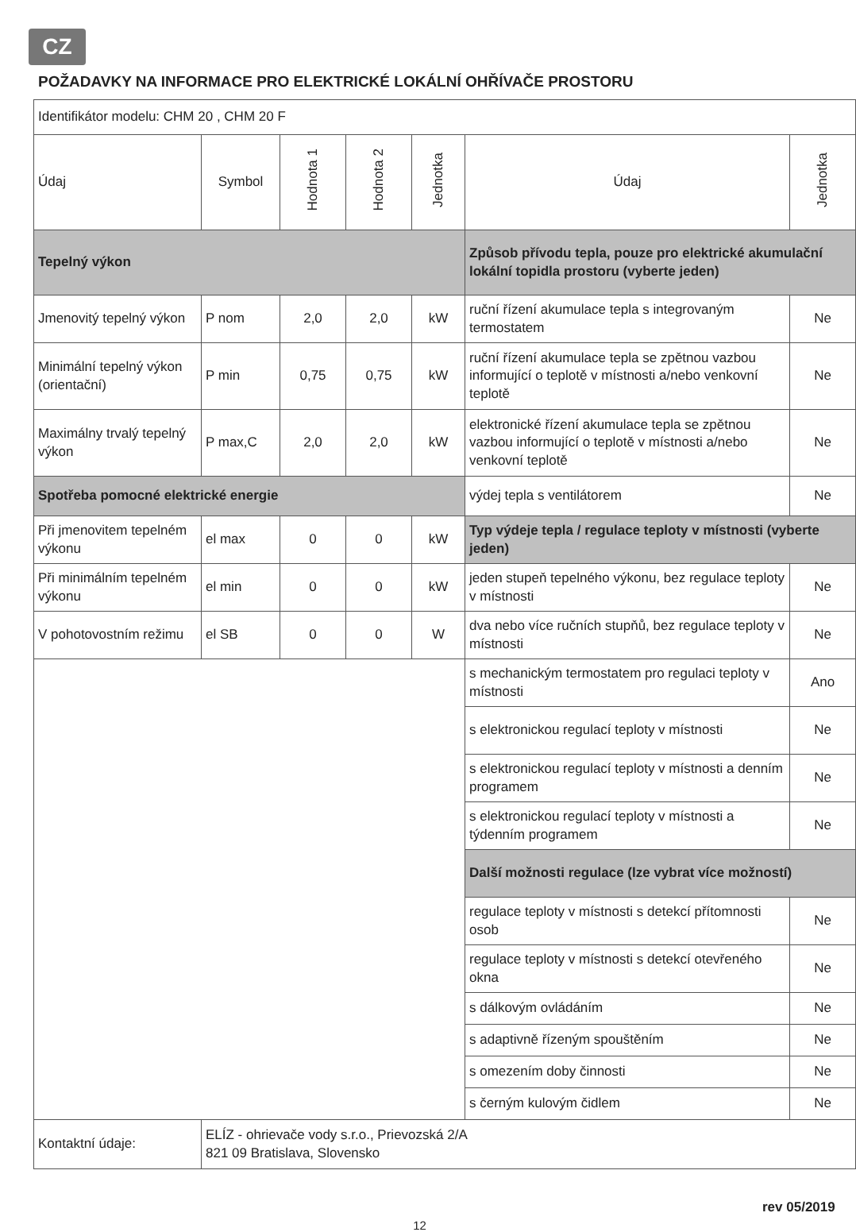CZ
POŽADAVKY NA INFORMACE PRO ELEKTRICKÉ LOKÁLNÍ OHŘÍVAČE PROSTORU
| Identifikátor modelu: CHM 20 , CHM 20 F | | | | | | |
| Údaj | Symbol | Hodnota 1 | Hodnota 2 | Jednotka | Údaj | Jednotka |
| Tepelný výkon | | | | | Způsob přívodu tepla, pouze pro elektrické akumulační lokální topidla prostoru (vyberte jeden) | |
| Jmenovitý tepelný výkon | P nom | 2,0 | 2,0 | kW | ruční řízení akumulace tepla s integrovaným termostatem | Ne |
| Minimální tepelný výkon (orientační) | P min | 0,75 | 0,75 | kW | ruční řízení akumulace tepla se zpětnou vazbou informující o teplotě v místnosti a/nebo venkovní teplotě | Ne |
| Maximálny trvalý tepelný výkon | P max,C | 2,0 | 2,0 | kW | elektronické řízení akumulace tepla se zpětnou vazbou informující o teplotě v místnosti a/nebo venkovní teplotě | Ne |
| Spotřeba pomocné elektrické energie | | | | | výdej tepla s ventilátorem | Ne |
| Při jmenovitem tepelném výkonu | el max | 0 | 0 | kW | Typ výdeje tepla / regulace teploty v místnosti (vyberte jeden) | |
| Při minimálním tepelném výkonu | el min | 0 | 0 | kW | jeden stupeň tepelného výkonu, bez regulace teploty v místnosti | Ne |
| V pohotovostním režimu | el SB | 0 | 0 | W | dva nebo více ručních stupňů, bez regulace teploty v místnosti | Ne |
| | | | | | s mechanickým termostatem pro regulaci teploty v místnosti | Ano |
| | | | | | s elektronickou regulací teploty v místnosti | Ne |
| | | | | | s elektronickou regulací teploty v místnosti a denním programem | Ne |
| | | | | | s elektronickou regulací teploty v místnosti a týdenním programem | Ne |
| | | | | | Další možnosti regulace (lze vybrat více možností) | |
| | | | | | regulace teploty v místnosti s detekcí přítomnosti osob | Ne |
| | | | | | regulace teploty v místnosti s detekcí otevřeného okna | Ne |
| | | | | | s dálkovým ovládáním | Ne |
| | | | | | s adaptivně řízeným spouštěním | Ne |
| | | | | | s omezením doby činnosti | Ne |
| | | | | | s černým kulovým čidlem | Ne |
| Kontaktní údaje: | ELÍZ - ohrievače vody s.r.o., Prievozská 2/A 821 09 Bratislava, Slovensko | | | | | |
rev 05/2019
12